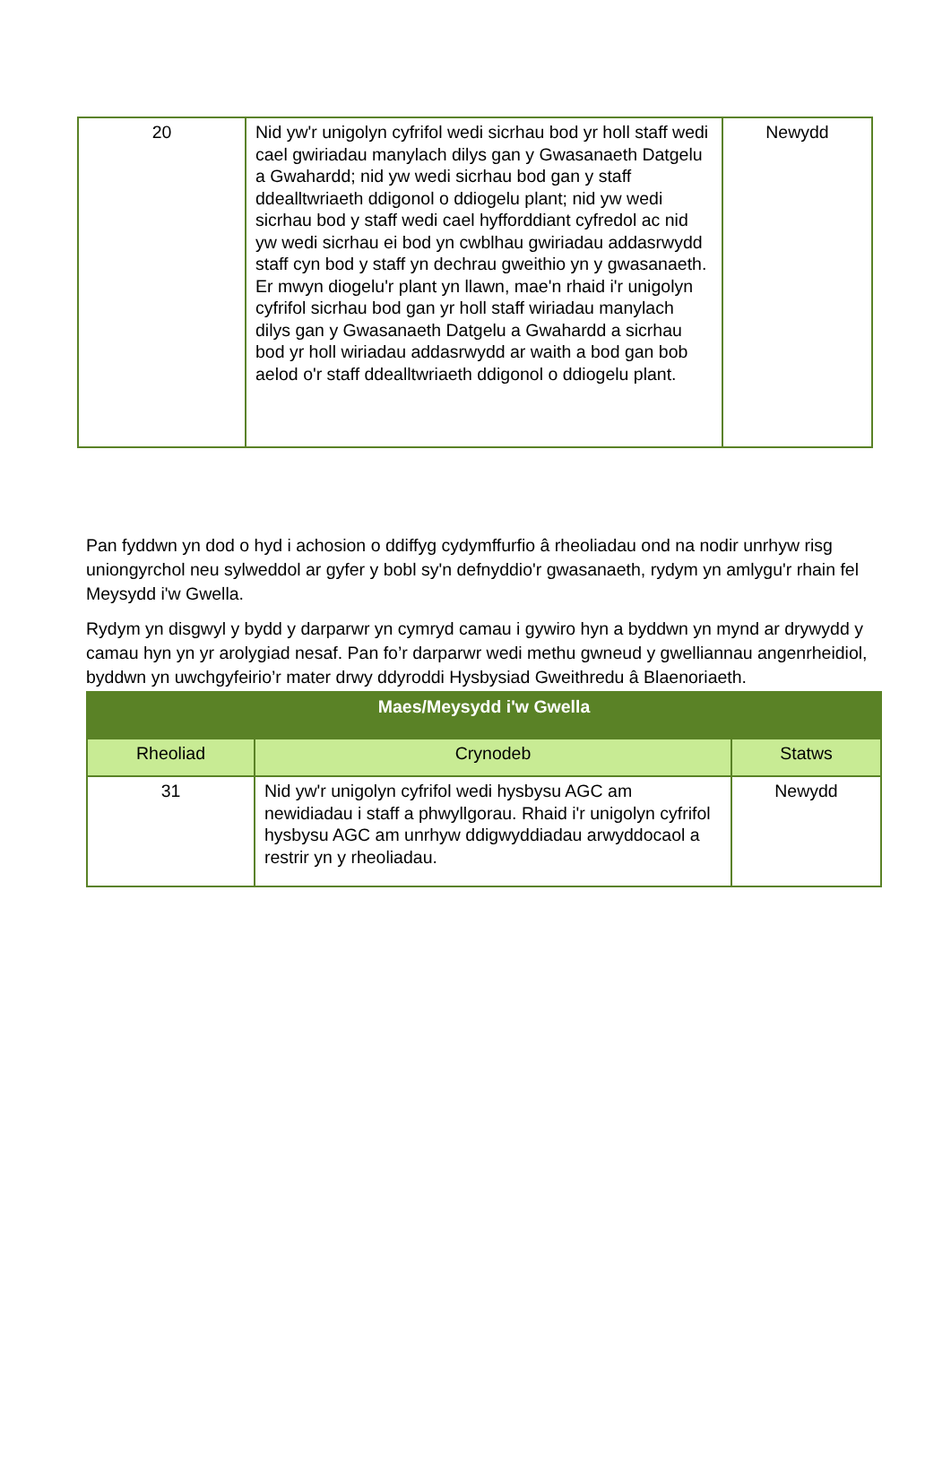| 20 | Nid yw'r unigolyn cyfrifol wedi sicrhau bod yr holl staff wedi cael gwiriadau manylach dilys gan y Gwasanaeth Datgelu a Gwahardd; nid yw wedi sicrhau bod gan y staff ddealltwriaeth ddigonol o ddiogelu plant; nid yw wedi sicrhau bod y staff wedi cael hyfforddiant cyfredol ac nid yw wedi sicrhau ei bod yn cwblhau gwiriadau addasrwydd staff cyn bod y staff yn dechrau gweithio yn y gwasanaeth. Er mwyn diogelu'r plant yn llawn, mae'n rhaid i'r unigolyn cyfrifol sicrhau bod gan yr holl staff wiriadau manylach dilys gan y Gwasanaeth Datgelu a Gwahardd a sicrhau bod yr holl wiriadau addasrwydd ar waith a bod gan bob aelod o'r staff ddealltwriaeth ddigonol o ddiogelu plant. | Newydd |
Pan fyddwn yn dod o hyd i achosion o ddiffyg cydymffurfio â rheoliadau ond na nodir unrhyw risg uniongyrchol neu sylweddol ar gyfer y bobl sy'n defnyddio'r gwasanaeth, rydym yn amlygu'r rhain fel Meysydd i'w Gwella.
Rydym yn disgwyl y bydd y darparwr yn cymryd camau i gywiro hyn a byddwn yn mynd ar drywydd y camau hyn yn yr arolygiad nesaf. Pan fo’r darparwr wedi methu gwneud y gwelliannau angenrheidiol, byddwn yn uwchgyfeirio’r mater drwy ddyroddi Hysbysiad Gweithredu â Blaenoriaeth.
| Maes/Meysydd i'w Gwella | | |
| --- | --- | --- |
| Rheoliad | Crynodeb | Statws |
| 31 | Nid yw'r unigolyn cyfrifol wedi hysbysu AGC am newidiadau i staff a phwyllgorau. Rhaid i'r unigolyn cyfrifol hysbysu AGC am unrhyw ddigwyddiadau arwyddocaol a restrir yn y rheoliadau. | Newydd |